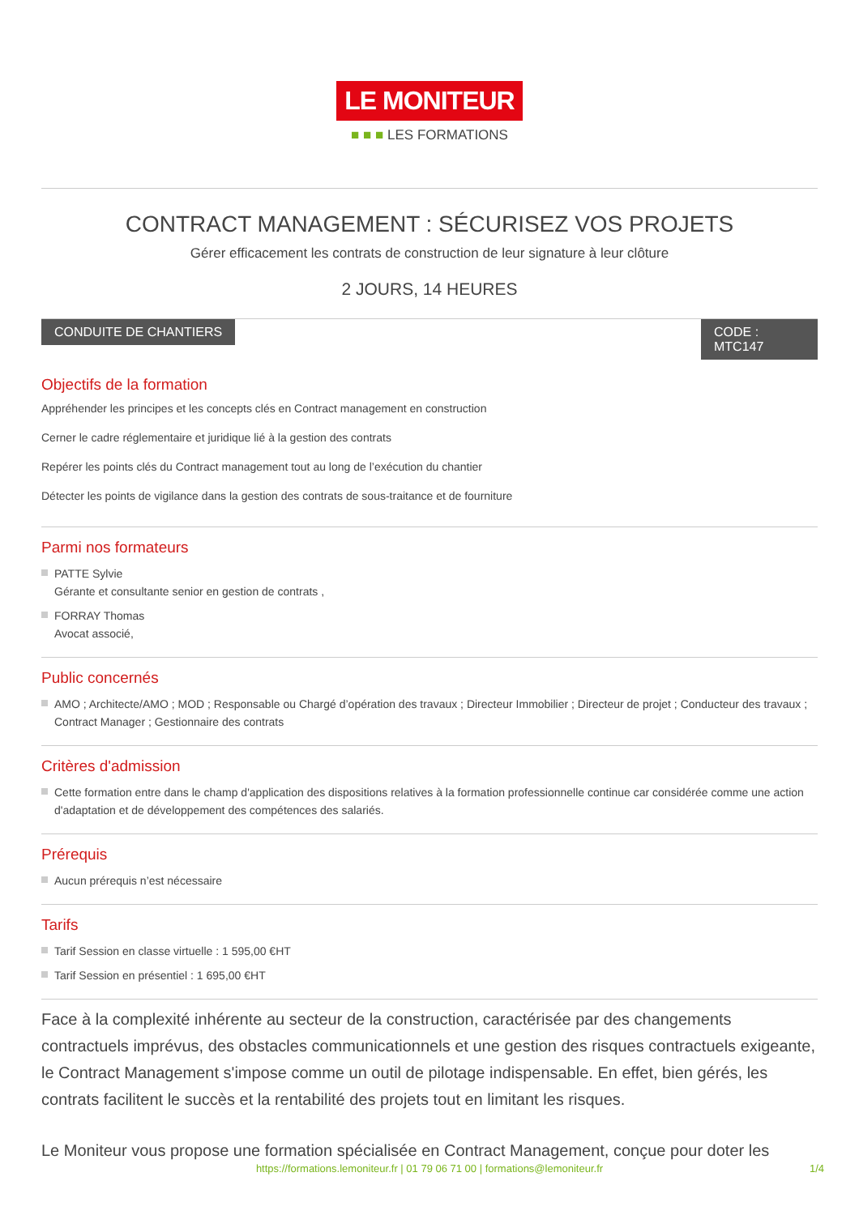LE MONITEUR
■ ■ ■ LES FORMATIONS
CONTRACT MANAGEMENT : SÉCURISEZ VOS PROJETS
Gérer efficacement les contrats de construction de leur signature à leur clôture
2 JOURS, 14 HEURES
CONDUITE DE CHANTIERS CODE : MTC147
Objectifs de la formation
Appréhender les principes et les concepts clés en Contract management en construction
Cerner le cadre réglementaire et juridique lié à la gestion des contrats
Repérer les points clés du Contract management tout au long de l’exécution du chantier
Détecter les points de vigilance dans la gestion des contrats de sous-traitance et de fourniture
Parmi nos formateurs
PATTE Sylvie
Gérante et consultante senior en gestion de contrats ,
FORRAY Thomas
Avocat associé,
Public concernés
AMO ; Architecte/AMO ; MOD ; Responsable ou Chargé d’opération des travaux ; Directeur Immobilier ; Directeur de projet ; Conducteur des travaux ; Contract Manager ; Gestionnaire des contrats
Critères d'admission
Cette formation entre dans le champ d'application des dispositions relatives à la formation professionnelle continue car considérée comme une action d'adaptation et de développement des compétences des salariés.
Prérequis
Aucun prérequis n’est nécessaire
Tarifs
Tarif Session en classe virtuelle : 1 595,00 €HT
Tarif Session en présentiel : 1 695,00 €HT
Face à la complexité inhérente au secteur de la construction, caractérisée par des changements contractuels imprévus, des obstacles communicationnels et une gestion des risques contractuels exigeante, le Contract Management s'impose comme un outil de pilotage indispensable. En effet, bien gérés, les contrats facilitent le succès et la rentabilité des projets tout en limitant les risques.
Le Moniteur vous propose une formation spécialisée en Contract Management, conçue pour doter les
https://formations.lemoniteur.fr | 01 79 06 71 00 | formations@lemoniteur.fr 1/4